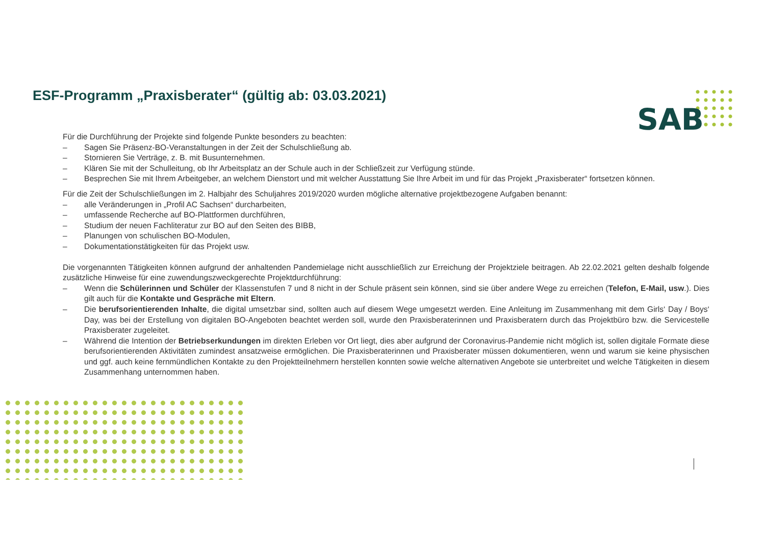ESF-Programm „Praxisberater“ (gültig ab: 03.03.2021)
SAB
Für die Durchführung der Projekte sind folgende Punkte besonders zu beachten:
– Sagen Sie Präsenz-BO-Veranstaltungen in der Zeit der Schulschließung ab.
– Stornieren Sie Verträge, z. B. mit Busunternehmen.
– Klären Sie mit der Schulleitung, ob Ihr Arbeitsplatz an der Schule auch in der Schließzeit zur Verfügung stünde.
– Besprechen Sie mit Ihrem Arbeitgeber, an welchem Dienstort und mit welcher Ausstattung Sie Ihre Arbeit im und für das Projekt „Praxisberater“ fortsetzen können.
Für die Zeit der Schulschließungen im 2. Halbjahr des Schuljahres 2019/2020 wurden mögliche alternative projektbezogene Aufgaben benannt:
– alle Veränderungen in „Profil AC Sachsen“ durcharbeiten,
– umfassende Recherche auf BO-Plattformen durchführen,
– Studium der neuen Fachliteratur zur BO auf den Seiten des BIBB,
– Planungen von schulischen BO-Modulen,
– Dokumentationstätigkeiten für das Projekt usw.
Die vorgenannten Tätigkeiten können aufgrund der anhaltenden Pandemielage nicht ausschließlich zur Erreichung der Projektziele beitragen. Ab 22.02.2021 gelten deshalb folgende zusätzliche Hinweise für eine zuwendungszweckgerechte Projektdurchführung:
– Wenn die Schülerinnen und Schüler der Klassenstufen 7 und 8 nicht in der Schule präsent sein können, sind sie über andere Wege zu erreichen (Telefon, E-Mail, usw.). Dies gilt auch für die Kontakte und Gespräche mit Eltern.
– Die berufsorientierenden Inhalte, die digital umsetzbar sind, sollten auch auf diesem Wege umgesetzt werden. Eine Anleitung im Zusammenhang mit dem Girls‘ Day / Boys‘ Day, was bei der Erstellung von digitalen BO-Angeboten beachtet werden soll, wurde den Praxisberaterinnen und Praxisberatern durch das Projektbüro bzw. die Servicestelle Praxisberater zugeleitet.
– Während die Intention der Betriebserkundungen im direkten Erleben vor Ort liegt, dies aber aufgrund der Coronavirus-Pandemie nicht möglich ist, sollen digitale Formate diese berufsorientierenden Aktivitäten zumindest ansatzweise ermöglichen. Die Praxisberaterinnen und Praxisberater müssen dokumentieren, wenn und warum sie keine physischen und ggf. auch keine fernmündlichen Kontakte zu den Projektteilnehmern herstellen konnten sowie welche alternativen Angebote sie unterbreitet und welche Tätigkeiten in diesem Zusammenhang unternommen haben.